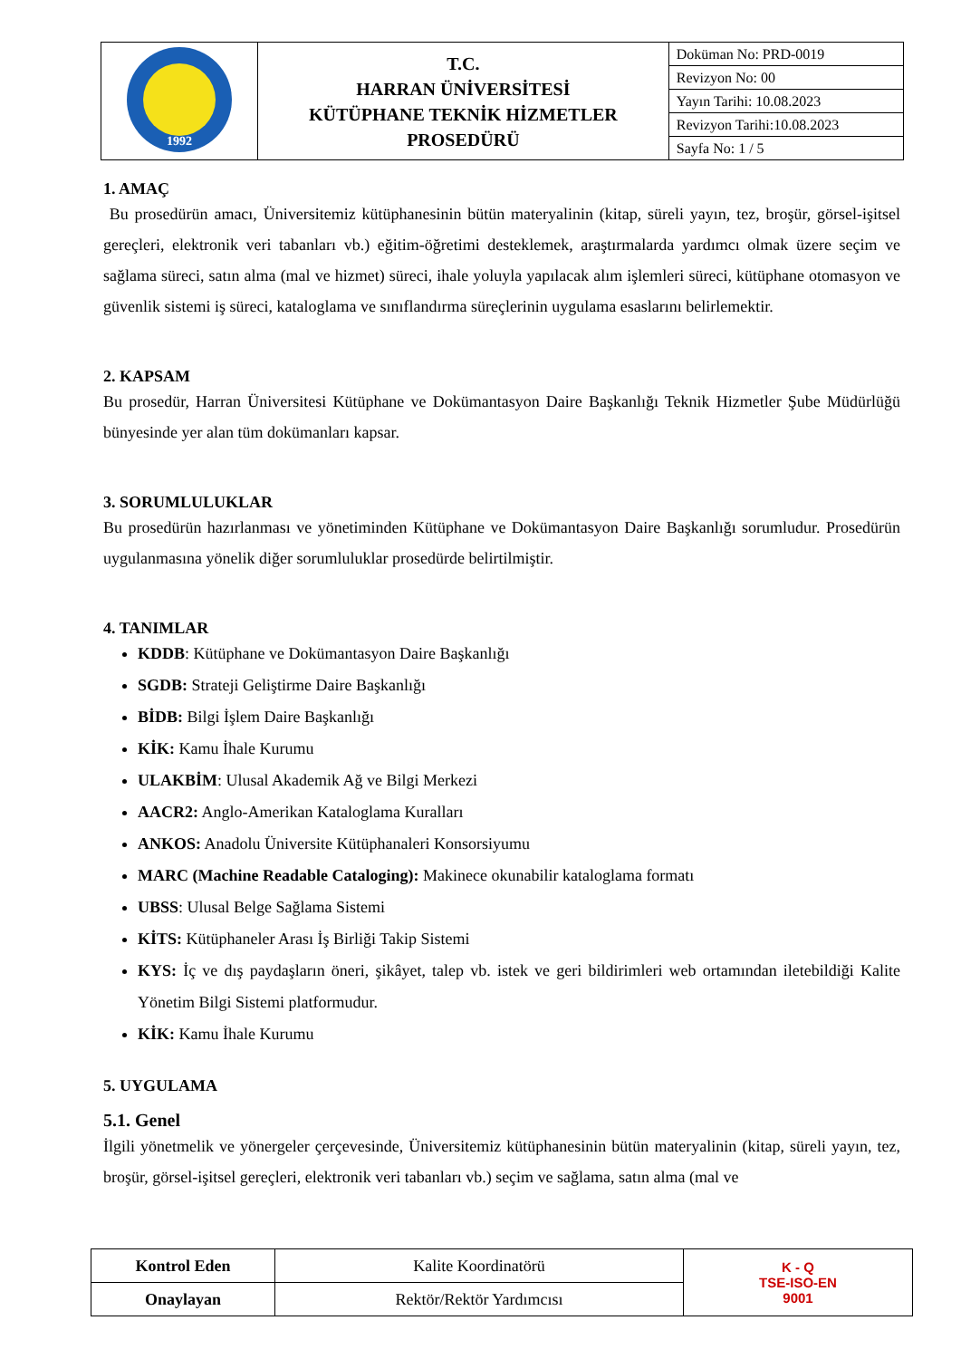| 1992 | T.C. HARRAN ÜNİVERSİTESİ KÜTÜPHANE TEKNİK HİZMETLER PROSEDÜRÜ | Doküman No: PRD-0019 |
| | | Revizyon No: 00 |
| | | Yayın Tarihi: 10.08.2023 |
| | | Revizyon Tarihi:10.08.2023 |
| | | Sayfa No: 1 / 5 |
1. AMAÇ
Bu prosedürün amacı, Üniversitemiz kütüphanesinin bütün materyalinin (kitap, süreli yayın, tez, broşür, görsel-işitsel gereçleri, elektronik veri tabanları vb.) eğitim-öğretimi desteklemek, araştırmalarda yardımcı olmak üzere seçim ve sağlama süreci, satın alma (mal ve hizmet) süreci, ihale yoluyla yapılacak alım işlemleri süreci, kütüphane otomasyon ve güvenlik sistemi iş süreci, kataloglama ve sınıflandırma süreçlerinin uygulama esaslarını belirlemektir.
2. KAPSAM
Bu prosedür, Harran Üniversitesi Kütüphane ve Dokümantasyon Daire Başkanlığı Teknik Hizmetler Şube Müdürlüğü bünyesinde yer alan tüm dokümanları kapsar.
3. SORUMLULUKLAR
Bu prosedürün hazırlanması ve yönetiminden Kütüphane ve Dokümantasyon Daire Başkanlığı sorumludur. Prosedürün uygulanmasına yönelik diğer sorumluluklar prosedürde belirtilmiştir.
4. TANIMLAR
KDDB: Kütüphane ve Dokümantasyon Daire Başkanlığı
SGDB: Strateji Geliştirme Daire Başkanlığı
BİDB: Bilgi İşlem Daire Başkanlığı
KİK: Kamu İhale Kurumu
ULAKBİM: Ulusal Akademik Ağ ve Bilgi Merkezi
AACR2: Anglo-Amerikan Kataloglama Kuralları
ANKOS: Anadolu Üniversite Kütüphanaleri Konsorsiyumu
MARC (Machine Readable Cataloging): Makinece okunabilir kataloglama formatı
UBSS: Ulusal Belge Sağlama Sistemi
KİTS: Kütüphaneler Arası İş Birliği Takip Sistemi
KYS: İç ve dış paydaşların öneri, şikâyet, talep vb. istek ve geri bildirimleri web ortamından iletebildiği Kalite Yönetim Bilgi Sistemi platformudur.
KİK: Kamu İhale Kurumu
5. UYGULAMA
5.1. Genel
İlgili yönetmelik ve yönergeler çerçevesinde, Üniversitemiz kütüphanesinin bütün materyalinin (kitap, süreli yayın, tez, broşür, görsel-işitsel gereçleri, elektronik veri tabanları vb.) seçim ve sağlama, satın alma (mal ve
| Kontrol Eden | Kalite Koordinatörü | K - Q TSE-ISO-EN 9001 |
| Onaylayan | Rektör/Rektör Yardımcısı | |